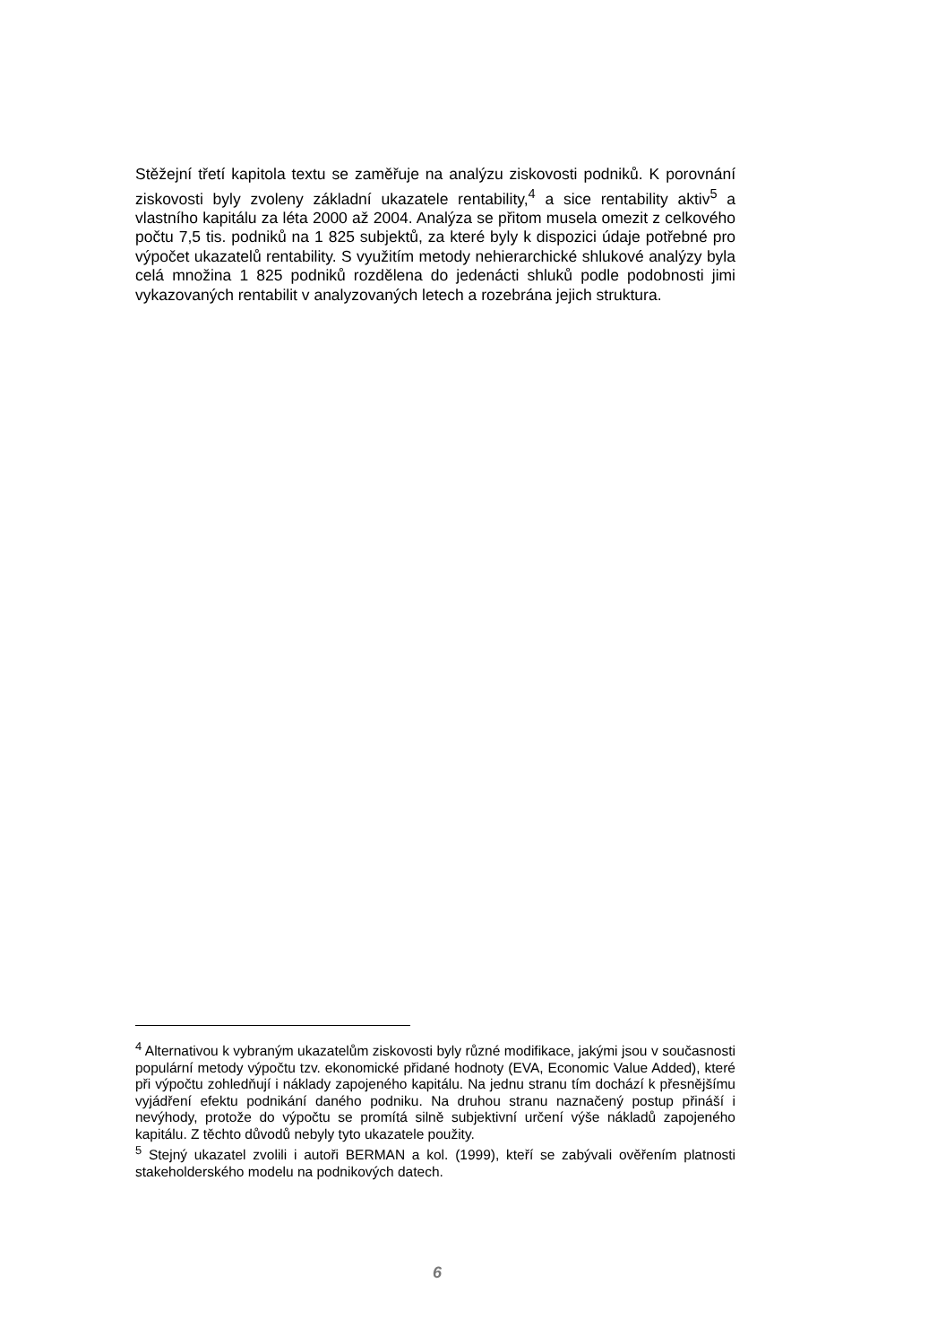Stěžejní třetí kapitola textu se zaměřuje na analýzu ziskovosti podniků. K porovnání ziskovosti byly zvoleny základní ukazatele rentability,<sup>4</sup> a sice rentability aktiv<sup>5</sup> a vlastního kapitálu za léta 2000 až 2004. Analýza se přitom musela omezit z celkového počtu 7,5 tis. podniků na 1 825 subjektů, za které byly k dispozici údaje potřebné pro výpočet ukazatelů rentability. S využitím metody nehierarchické shlukové analýzy byla celá množina 1 825 podniků rozdělena do jedenácti shluků podle podobnosti jimi vykazovaných rentabilit v analyzovaných letech a rozebrána jejich struktura.
<sup>4</sup> Alternativou k vybraným ukazatelům ziskovosti byly různé modifikace, jakými jsou v současnosti populární metody výpočtu tzv. ekonomické přidané hodnoty (EVA, Economic Value Added), které při výpočtu zohledňují i náklady zapojeného kapitálu. Na jednu stranu tím dochází k přesnějšímu vyjádření efektu podnikání daného podniku. Na druhou stranu naznačený postup přináší i nevýhody, protože do výpočtu se promítá silně subjektivní určení výše nákladů zapojeného kapitálu. Z těchto důvodů nebyly tyto ukazatele použity.
<sup>5</sup> Stejný ukazatel zvolili i autoři BERMAN a kol. (1999), kteří se zabývali ověřením platnosti stakeholderského modelu na podnikových datech.
6